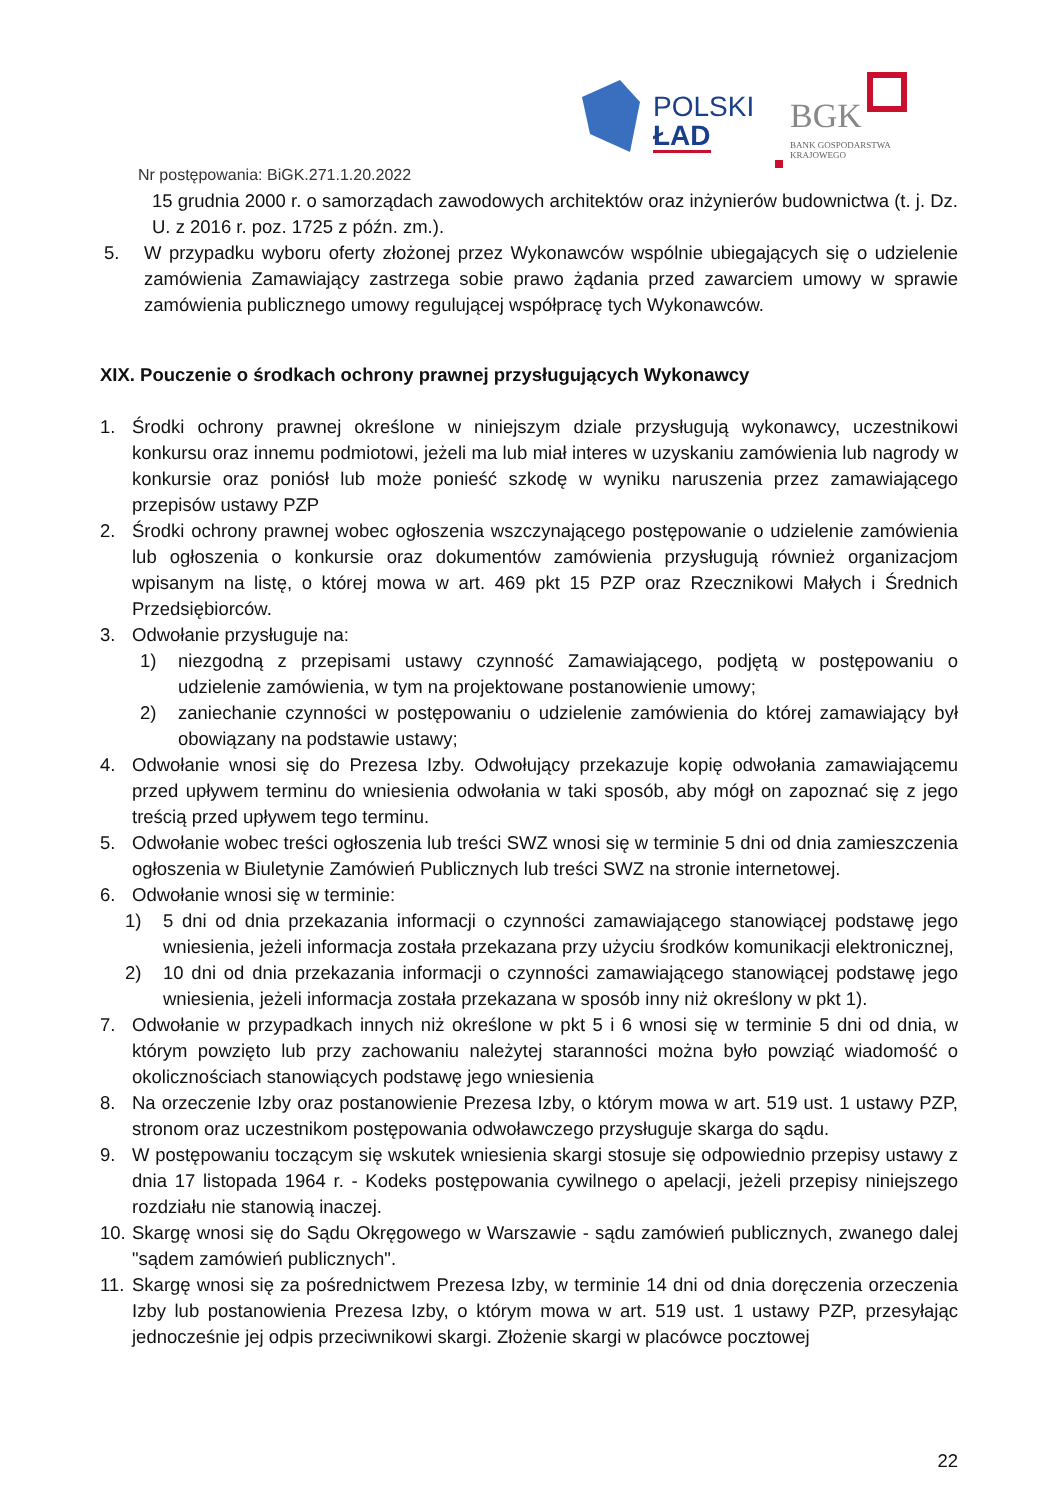POLSKI
ŁAD
BGK
BANK GOSPODARSTWA
KRAJOWEGO
Nr postępowania: BiGK.271.1.20.2022
15 grudnia 2000 r. o samorządach zawodowych architektów oraz inżynierów budownictwa (t. j. Dz. U. z 2016 r. poz. 1725 z późn. zm.).
5. W przypadku wyboru oferty złożonej przez Wykonawców wspólnie ubiegających się o udzielenie zamówienia Zamawiający zastrzega sobie prawo żądania przed zawarciem umowy w sprawie zamówienia publicznego umowy regulującej współpracę tych Wykonawców.
XIX. Pouczenie o środkach ochrony prawnej przysługujących Wykonawcy
1. Środki ochrony prawnej określone w niniejszym dziale przysługują wykonawcy, uczestnikowi konkursu oraz innemu podmiotowi, jeżeli ma lub miał interes w uzyskaniu zamówienia lub nagrody w konkursie oraz poniósł lub może ponieść szkodę w wyniku naruszenia przez zamawiającego przepisów ustawy PZP
2. Środki ochrony prawnej wobec ogłoszenia wszczynającego postępowanie o udzielenie zamówienia lub ogłoszenia o konkursie oraz dokumentów zamówienia przysługują również organizacjom wpisanym na listę, o której mowa w art. 469 pkt 15 PZP oraz Rzecznikowi Małych i Średnich Przedsiębiorców.
3. Odwołanie przysługuje na:
1) niezgodną z przepisami ustawy czynność Zamawiającego, podjętą w postępowaniu o udzielenie zamówienia, w tym na projektowane postanowienie umowy;
2) zaniechanie czynności w postępowaniu o udzielenie zamówienia do której zamawiający był obowiązany na podstawie ustawy;
4. Odwołanie wnosi się do Prezesa Izby. Odwołujący przekazuje kopię odwołania zamawiającemu przed upływem terminu do wniesienia odwołania w taki sposób, aby mógł on zapoznać się z jego treścią przed upływem tego terminu.
5. Odwołanie wobec treści ogłoszenia lub treści SWZ wnosi się w terminie 5 dni od dnia zamieszczenia ogłoszenia w Biuletynie Zamówień Publicznych lub treści SWZ na stronie internetowej.
6. Odwołanie wnosi się w terminie:
1) 5 dni od dnia przekazania informacji o czynności zamawiającego stanowiącej podstawę jego wniesienia, jeżeli informacja została przekazana przy użyciu środków komunikacji elektronicznej,
2) 10 dni od dnia przekazania informacji o czynności zamawiającego stanowiącej podstawę jego wniesienia, jeżeli informacja została przekazana w sposób inny niż określony w pkt 1).
7. Odwołanie w przypadkach innych niż określone w pkt 5 i 6 wnosi się w terminie 5 dni od dnia, w którym powzięto lub przy zachowaniu należytej staranności można było powziąć wiadomość o okolicznościach stanowiących podstawę jego wniesienia
8. Na orzeczenie Izby oraz postanowienie Prezesa Izby, o którym mowa w art. 519 ust. 1 ustawy PZP, stronom oraz uczestnikom postępowania odwoławczego przysługuje skarga do sądu.
9. W postępowaniu toczącym się wskutek wniesienia skargi stosuje się odpowiednio przepisy ustawy z dnia 17 listopada 1964 r. - Kodeks postępowania cywilnego o apelacji, jeżeli przepisy niniejszego rozdziału nie stanowią inaczej.
10. Skargę wnosi się do Sądu Okręgowego w Warszawie - sądu zamówień publicznych, zwanego dalej "sądem zamówień publicznych".
11. Skargę wnosi się za pośrednictwem Prezesa Izby, w terminie 14 dni od dnia doręczenia orzeczenia Izby lub postanowienia Prezesa Izby, o którym mowa w art. 519 ust. 1 ustawy PZP, przesyłając jednocześnie jej odpis przeciwnikowi skargi. Złożenie skargi w placówce pocztowej
22